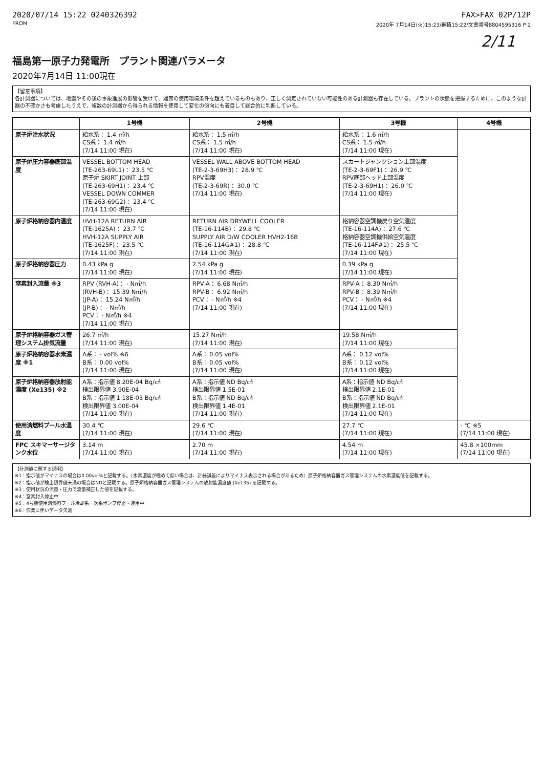2020/07/14 15:22 0240326392 FAX>FAX 02P/12P
FROM 2020年 7月14日(火)15:23/審積15:22/文書番号8804595316 P 2
2/11
福島第一原子力発電所　プラント関連パラメータ
2020年7月14日 11:00現在
【留意事項】
各計測器については、地震やその後の事象進展の影響を受けて、通常の使用環境条件を超えているものもあり、正しく測定されていない可能性のある計測器も存在している。プラントの状態を把握するために、このような計器の不確かさも考慮したうえで、複数の計測器から得られる情報を使用して変化の傾向にも着目して総合的に判断している。
| | 1号機 | 2号機 | 3号機 | 4号機 |
| --- | --- | --- | --- | --- |
| 原子炉注水状況 | 給水系： 1.4 ㎥/h CS系： 1.4 ㎥/h (7/14 11:00 現在) | 給水系： 1.5 ㎥/h CS系： 1.5 ㎥/h (7/14 11:00 現在) | 給水系： 1.6 ㎥/h CS系： 1.5 ㎥/h (7/14 11:00 現在) | |
| 原子炉圧力容器底部温度 | VESSEL BOTTOM HEAD (TE-263-69L1)： 23.5 ℃ 原子炉 SKIRT JOINT 上部 (TE-263-69H1)： 23.4 ℃ VESSEL DOWN COMMER (TE-263-69G2)： 23.4 ℃ (7/14 11:00 現在) | VESSEL WALL ABOVE BOTTOM HEAD (TE-2-3-69H3)： 28.9 ℃ RPV温度 (TE-2-3-69R)： 30.0 ℃ (7/14 11:00 現在) | スカートジャンクション上部温度 (TE-2-3-69F1)： 26.9 ℃ RPV底部ヘッド上部温度 (TE-2-3-69H1)： 26.0 ℃ (7/14 11:00 現在) | |
| 原子炉格納容器内温度 | HVH-12A RETURN AIR (TE-1625A)： 23.7 ℃ HVH-12A SUPPLY AIR (TE-1625F)： 23.5 ℃ (7/14 11:00 現在) | RETURN AIR DRYWELL COOLER (TE-16-114B)： 29.8 ℃ SUPPLY AIR D/W COOLER HVH2-16B (TE-16-114G#1)： 28.8 ℃ (7/14 11:00 現在) | 格納容器空調機戻り空気温度 (TE-16-114A)： 27.6 ℃ 格納容器空調機供給空気温度 (TE-16-114F#1)： 25.5 ℃ (7/14 11:00 現在) | |
| 原子炉格納容器圧力 | 0.43 kPa g (7/14 11:00 現在) | 2.54 kPa g (7/14 11:00 現在) | 0.39 kPa g (7/14 11:00 現在) | |
| 窒素封入流量 ※3 | RPV (RVH-A)： - N㎥/h (RVH-B)： 15.39 N㎥/h (JP-A)： 15.24 N㎥/h (JP-B)： - N㎥/h PCV： - N㎥/h ※4 (7/14 11:00 現在) | RPV-A： 6.68 N㎥/h RPV-B： 6.92 N㎥/h PCV： - N㎥/h ※4 (7/14 11:00 現在) | RPV-A： 8.30 N㎥/h RPV-B： 8.39 N㎥/h PCV： - N㎥/h ※4 (7/14 11:00 現在) | |
| 原子炉格納容器ガス管理システム排気流量 | 26.7 ㎥/h (7/14 11:00 現在) | 15.27 N㎥/h (7/14 11:00 現在) | 19.58 N㎥/h (7/14 11:00 現在) | |
| 原子炉格納容器水素濃度 ※1 | A系： - vol% ※6 B系： 0.00 vol% (7/14 11:00 現在) | A系： 0.05 vol% B系： 0.05 vol% (7/14 11:00 現在) | A系： 0.12 vol% B系： 0.12 vol% (7/14 11:00 現在) | |
| 原子炉格納容器放射能濃度 (Xe135) ※2 | A系：指示値 8.20E-04 Bq/㎤ 検出限界値 3.90E-04 B系：指示値 1.18E-03 Bq/㎤ 検出限界値 3.00E-04 (7/14 11:00 現在) | A系：指示値 ND Bq/㎤ 検出限界値 1.5E-01 B系：指示値 ND Bq/㎤ 検出限界値 1.4E-01 (7/14 11:00 現在) | A系：指示値 ND Bq/㎤ 検出限界値 2.1E-01 B系：指示値 ND Bq/㎤ 検出限界値 2.1E-01 (7/14 11:00 現在) | |
| 使用済燃料プール水温度 | 30.4 ℃ (7/14 11:00 現在) | 29.6 ℃ (7/14 11:00 現在) | 27.7 ℃ (7/14 11:00 現在) | - ℃ ※5 (7/14 11:00 現在) |
| FPC スキマーサージタンク水位 | 3.14 m (7/14 11:00 現在) | 2.70 m (7/14 11:00 現在) | 4.54 m (7/14 11:00 現在) | 45.8 ×100mm (7/14 11:00 現在) |
【計測値に関する説明】
※1：指示値がマイナスの場合は0.00vol%と記載する。（水素濃度が極めて低い場合は、計器誤差によりマイナス表示される場合があるため）原子炉格納容器ガス管理システムの水素濃度値を記載する。
※2：指示値が検出限界値未満の場合はNDと記載する。原子炉格納容器ガス管理システムの放射能濃度値 (Xe135) を記載する。
※3：使用状況の流量・圧力で流量補正した値を記載する。
※4：窒素封入停止中
※5：4号機使用済燃料プール冷却系一次系ポンプ停止・運用中
※6：作業に伴いデータ欠測